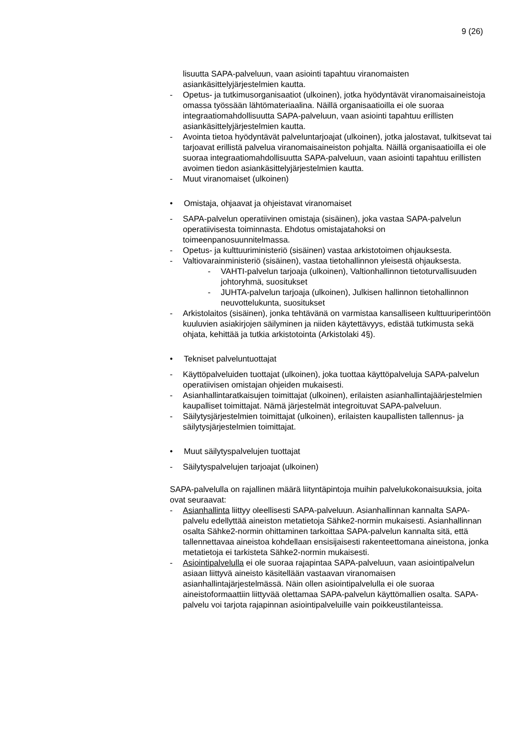9 (26)
lisuutta SAPA-palveluun, vaan asiointi tapahtuu viranomaisten asiankäsittelyjärjestelmien kautta.
- Opetus- ja tutkimusorganisaatiot (ulkoinen), jotka hyödyntävät viranomaisaineistoja omassa työssään lähtömateriaalina. Näillä organisaatioilla ei ole suoraa integraatiomahdollisuutta SAPA-palveluun, vaan asiointi tapahtuu erillisten asiankäsittelyjärjestelmien kautta.
- Avointa tietoa hyödyntävät palveluntarjoajat (ulkoinen), jotka jalostavat, tulkitsevat tai tarjoavat erillistä palvelua viranomaisaineiston pohjalta. Näillä organisaatioilla ei ole suoraa integraatiomahdollisuutta SAPA-palveluun, vaan asiointi tapahtuu erillisten avoimen tiedon asiankäsittelyjärjestelmien kautta.
- Muut viranomaiset (ulkoinen)
• Omistaja, ohjaavat ja ohjeistavat viranomaiset
- SAPA-palvelun operatiivinen omistaja (sisäinen), joka vastaa SAPA-palvelun operatiivisesta toiminnasta. Ehdotus omistajatahoksi on toimeenpanosuunnitelmassa.
- Opetus- ja kulttuuriministeriö (sisäinen) vastaa arkistotoimen ohjauksesta.
- Valtiovarainministeriö (sisäinen), vastaa tietohallinnon yleisestä ohjauksesta.
- VAHTI-palvelun tarjoaja (ulkoinen), Valtionhallinnon tietoturvallisuuden johtoryhmä, suositukset
- JUHTA-palvelun tarjoaja (ulkoinen), Julkisen hallinnon tietohallinnon neuvottelukunta, suositukset
- Arkistolaitos (sisäinen), jonka tehtävänä on varmistaa kansalliseen kulttuuriperintöön kuuluvien asiakirjojen säilyminen ja niiden käytettävyys, edistää tutkimusta sekä ohjata, kehittää ja tutkia arkistotointa (Arkistolaki 4§).
• Tekniset palveluntuottajat
- Käyttöpalveluiden tuottajat (ulkoinen), joka tuottaa käyttöpalveluja SAPA-palvelun operatiivisen omistajan ohjeiden mukaisesti.
- Asianhallintaratkaisujen toimittajat (ulkoinen), erilaisten asianhallintajäärjestelmien kaupalliset toimittajat. Nämä järjestelmät integroituvat SAPA-palveluun.
- Säilytysjärjestelmien toimittajat (ulkoinen), erilaisten kaupallisten tallennus- ja säilytysjärjestelmien toimittajat.
• Muut säilytyspalvelujen tuottajat
- Säilytyspalvelujen tarjoajat (ulkoinen)
SAPA-palvelulla on rajallinen määrä liityntäpintoja muihin palvelukokonaisuuksia, joita ovat seuraavat:
- Asianhallinta liittyy oleellisesti SAPA-palveluun. Asianhallinnan kannalta SAPA-palvelu edellyttää aineiston metatietoja Sähke2-normin mukaisesti. Asianhallinnan osalta Sähke2-normin ohittaminen tarkoittaa SAPA-palvelun kannalta sitä, että tallennettavaa aineistoa kohdellaan ensisijaisesti rakenteettomana aineistona, jonka metatietoja ei tarkisteta Sähke2-normin mukaisesti.
- Asiointipalvelulla ei ole suoraa rajapintaa SAPA-palveluun, vaan asiointipalvelun asiaan liittyvä aineisto käsitellään vastaavan viranomaisen asianhallintajärjestelmässä. Näin ollen asiointipalvelulla ei ole suoraa aineistoformaattiin liittyvää olettamaa SAPA-palvelun käyttömallien osalta. SAPA-palvelu voi tarjota rajapinnan asiointipalveluille vain poikkeustilanteissa.